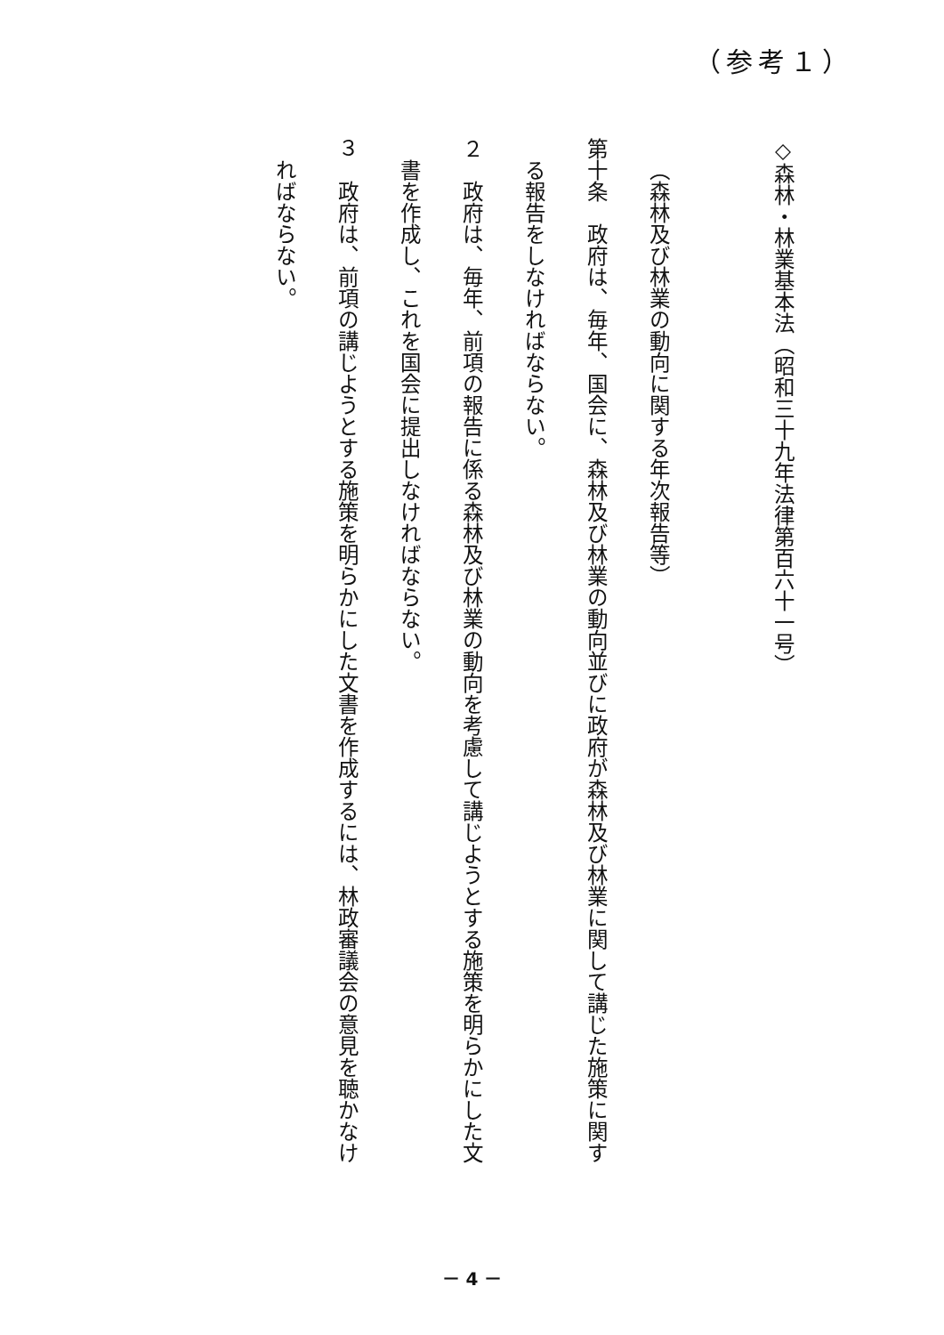（参考１）
◇森林・林業基本法（昭和三十九年法律第百六十一号）
​
（森林及び林業の動向に関する年次報告等）
第十条　政府は、毎年、国会に、森林及び林業の動向並びに政府が森林及び林業に関して講じた施策に関す
る報告をしなければならない。
２　政府は、毎年、前項の報告に係る森林及び林業の動向を考慮して講じようとする施策を明らかにした文
書を作成し、これを国会に提出しなければならない。
３　政府は、前項の講じようとする施策を明らかにした文書を作成するには、林政審議会の意見を聴かなけ
ればならない。
－ 4 －